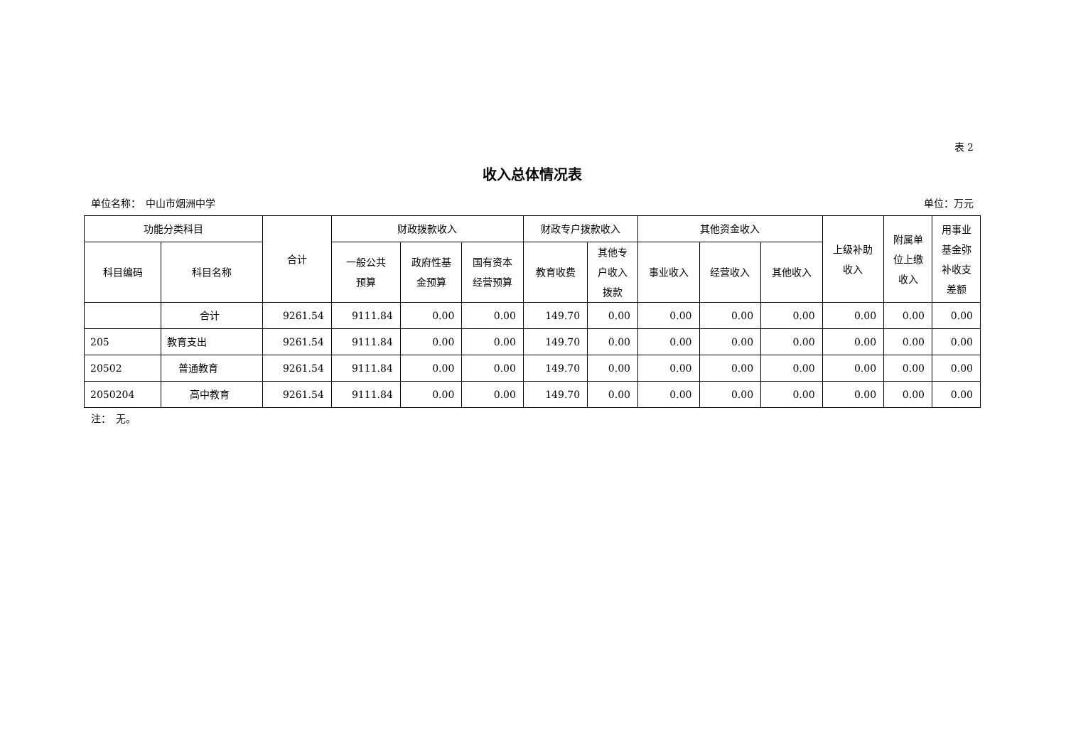表 2
收入总体情况表
单位名称：　中山市烟洲中学 单位：万元
| 功能分类科目 | | 合计 | 财政拨款收入 | | | 财政专户拨款收入 | | 其他资金收入 | | | 上级补助 收入 | 附属单 位上缴 收入 | 用事业 基金弥 补收支 差额 |
| --- | --- | --- | --- | --- | --- | --- | --- | --- | --- | --- | --- | --- | --- |
| 科目编码 | 科目名称 | | 一般公共 预算 | 政府性基 金预算 | 国有资本 经营预算 | 教育收费 | 其他专 户收入 拨款 | 事业收入 | 经营收入 | 其他收入 | | | |
| | 合计 | 9261.54 | 9111.84 | 0.00 | 0.00 | 149.70 | 0.00 | 0.00 | 0.00 | 0.00 | 0.00 | 0.00 | 0.00 |
| 205 | 教育支出 | 9261.54 | 9111.84 | 0.00 | 0.00 | 149.70 | 0.00 | 0.00 | 0.00 | 0.00 | 0.00 | 0.00 | 0.00 |
| 20502 | 普通教育 | 9261.54 | 9111.84 | 0.00 | 0.00 | 149.70 | 0.00 | 0.00 | 0.00 | 0.00 | 0.00 | 0.00 | 0.00 |
| 2050204 | 高中教育 | 9261.54 | 9111.84 | 0.00 | 0.00 | 149.70 | 0.00 | 0.00 | 0.00 | 0.00 | 0.00 | 0.00 | 0.00 |
注：　无。